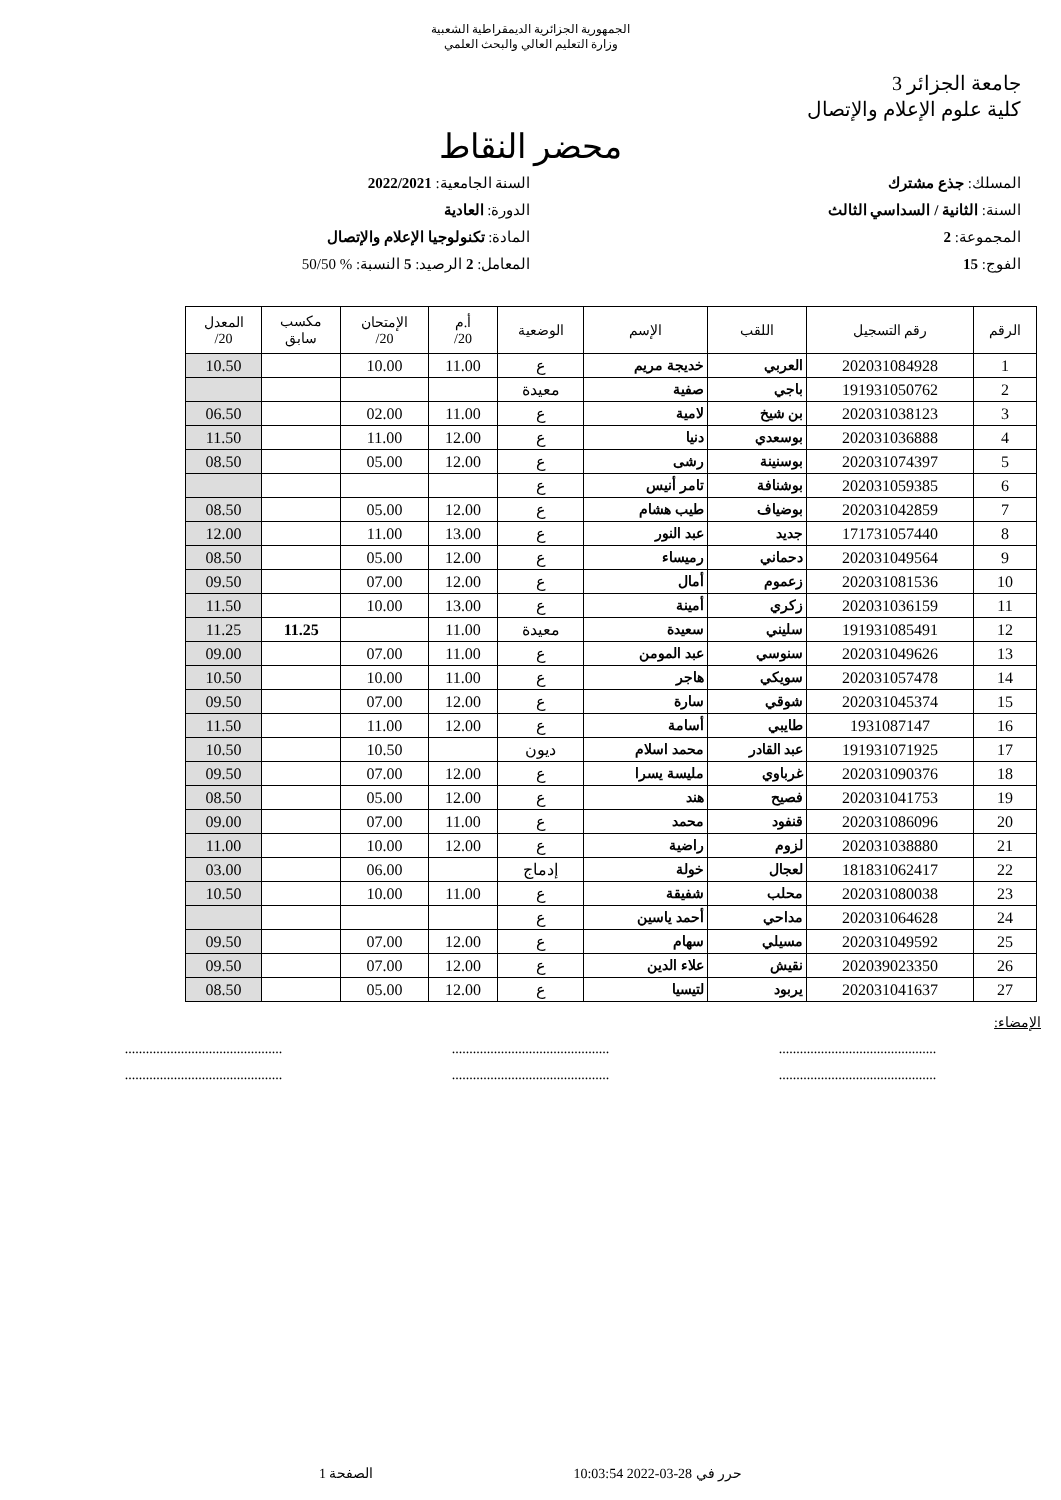الجمهورية الجزائرية الديمقراطية الشعبية
وزارة التعليم العالي والبحث العلمي
جامعة الجزائر 3
كلية علوم الإعلام والإتصال
محضر النقاط
المسلك: جذع مشترك
السنة الجامعية: 2022/2021
السنة: الثانية / السداسي الثالث
الدورة: العادية
المجموعة: 2
المادة: تكنولوجيا الإعلام والإتصال
الفوج: 15
المعامل: 2 الرصيد: 5 النسبة: % 50/50
| الرقم | رقم التسجيل | اللقب | الإسم | الوضعية | أ.م 20/ | الإمتحان 20/ | مكسب سابق | المعدل 20/ |
| --- | --- | --- | --- | --- | --- | --- | --- | --- |
| 1 | 202031084928 | العربي | خديجة مريم | ع | 11.00 | 10.00 | | 10.50 |
| 2 | 191931050762 | باجي | صفية | معيدة | | | | |
| 3 | 202031038123 | بن شيخ | لامية | ع | 11.00 | 02.00 | | 06.50 |
| 4 | 202031036888 | بوسعدي | دنيا | ع | 12.00 | 11.00 | | 11.50 |
| 5 | 202031074397 | بوسنينة | رشى | ع | 12.00 | 05.00 | | 08.50 |
| 6 | 202031059385 | بوشنافة | تامر أنيس | ع | | | | |
| 7 | 202031042859 | بوضياف | طيب هشام | ع | 12.00 | 05.00 | | 08.50 |
| 8 | 171731057440 | جديد | عبد النور | ع | 13.00 | 11.00 | | 12.00 |
| 9 | 202031049564 | دحماني | رميساء | ع | 12.00 | 05.00 | | 08.50 |
| 10 | 202031081536 | زعموم | أمال | ع | 12.00 | 07.00 | | 09.50 |
| 11 | 202031036159 | زكري | أمينة | ع | 13.00 | 10.00 | | 11.50 |
| 12 | 191931085491 | سليني | سعيدة | معيدة | 11.00 | | 11.25 | 11.25 |
| 13 | 202031049626 | سنوسي | عبد المومن | ع | 11.00 | 07.00 | | 09.00 |
| 14 | 202031057478 | سويكي | هاجر | ع | 11.00 | 10.00 | | 10.50 |
| 15 | 202031045374 | شوقي | سارة | ع | 12.00 | 07.00 | | 09.50 |
| 16 | 1931087147 | طايبي | أسامة | ع | 12.00 | 11.00 | | 11.50 |
| 17 | 191931071925 | عبد القادر | محمد اسلام | ديون | | 10.50 | | 10.50 |
| 18 | 202031090376 | غرباوي | مليسة يسرا | ع | 12.00 | 07.00 | | 09.50 |
| 19 | 202031041753 | فصيح | هند | ع | 12.00 | 05.00 | | 08.50 |
| 20 | 202031086096 | قنفود | محمد | ع | 11.00 | 07.00 | | 09.00 |
| 21 | 202031038880 | لزوم | راضية | ع | 12.00 | 10.00 | | 11.00 |
| 22 | 181831062417 | لعجال | خولة | إدماج | | 06.00 | | 03.00 |
| 23 | 202031080038 | محلب | شفيقة | ع | 11.00 | 10.00 | | 10.50 |
| 24 | 202031064628 | مداحي | أحمد ياسين | ع | | | | |
| 25 | 202031049592 | مسيلي | سهام | ع | 12.00 | 07.00 | | 09.50 |
| 26 | 202039023350 | نقيش | علاء الدين | ع | 12.00 | 07.00 | | 09.50 |
| 27 | 202031041637 | يربود | لتيسيا | ع | 12.00 | 05.00 | | 08.50 |
الإمضاء:
............................................. ............................................. .............................................
............................................. ............................................. .............................................
حرر في 28-03-2022 10:03:54 الصفحة 1